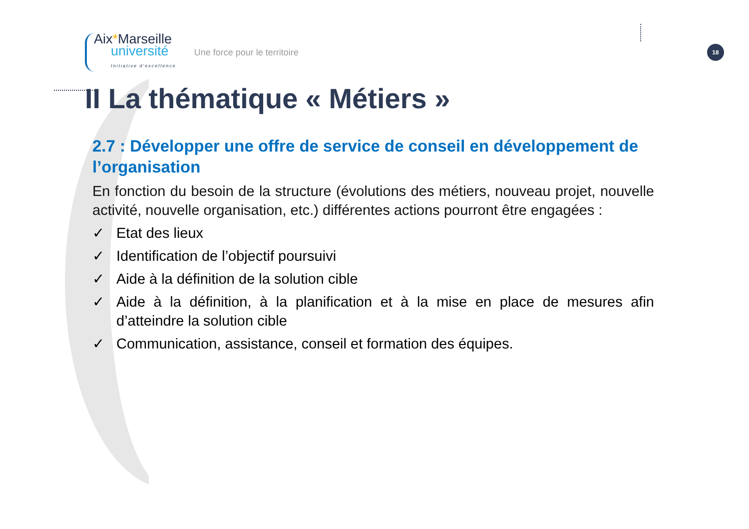Aix*Marseille
université
Initiative d'excellence
Une force pour le territoire
18
II La thématique « Métiers »
2.7 : Développer une offre de service de conseil en développement de l’organisation
En fonction du besoin de la structure (évolutions des métiers, nouveau projet, nouvelle activité, nouvelle organisation, etc.) différentes actions pourront être engagées :
✓ Etat des lieux
✓ Identification de l’objectif poursuivi
✓ Aide à la définition de la solution cible
✓ Aide à la définition, à la planification et à la mise en place de mesures afin d’atteindre la solution cible
✓ Communication, assistance, conseil et formation des équipes.